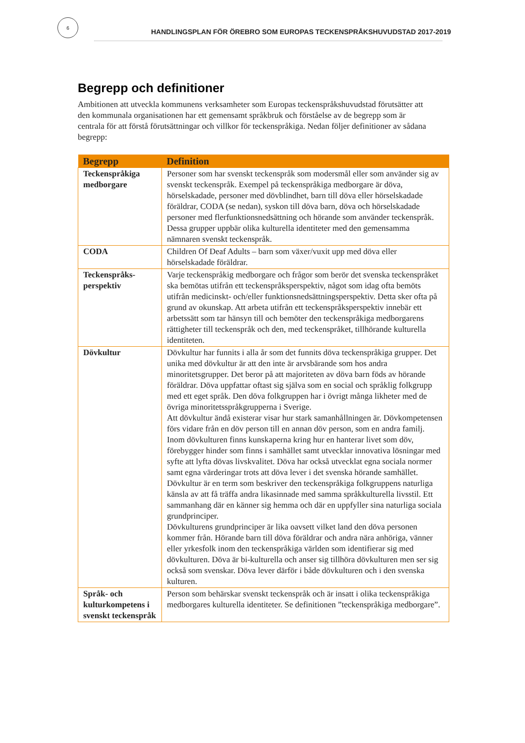6
HANDLINGSPLAN FÖR ÖREBRO SOM EUROPAS TECKENSPRÅKSHUVUDSTAD 2017-2019
Begrepp och definitioner
Ambitionen att utveckla kommunens verksamheter som Europas teckenspråkshuvudstad förutsätter att den kommunala organisationen har ett gemensamt språkbruk och förståelse av de begrepp som är centrala för att förstå förutsättningar och villkor för teckenspråkiga. Nedan följer definitioner av sådana begrepp:
| Begrepp | Definition |
| --- | --- |
| Teckenspråkiga medborgare | Personer som har svenskt teckenspråk som modersmål eller som använder sig av svenskt teckenspråk. Exempel på teckenspråkiga medborgare är döva, hörselskadade, personer med dövblindhet, barn till döva eller hörselskadade föräldrar, CODA (se nedan), syskon till döva barn, döva och hörselskadade personer med flerfunktionsnedsättning och hörande som använder teckenspråk. Dessa grupper uppbär olika kulturella identiteter med den gemensamma nämnaren svenskt teckenspråk. |
| CODA | Children Of Deaf Adults – barn som växer/vuxit upp med döva eller hörselskadade föräldrar. |
| Teckenspråks-perspektiv | Varje teckenspråkig medborgare och frågor som berör det svenska teckenspråket ska bemötas utifrån ett teckenspråksperspektiv, något som idag ofta bemöts utifrån medicinskt- och/eller funktionsnedsättningsperspektiv. Detta sker ofta på grund av okunskap. Att arbeta utifrån ett teckenspråksperspektiv innebär ett arbetssätt som tar hänsyn till och bemöter den teckenspråkiga medborgarens rättigheter till teckenspråk och den, med teckenspråket, tillhörande kulturella identiteten. |
| Dövkultur | Dövkultur har funnits i alla år som det funnits döva teckenspråkiga grupper. Det unika med dövkultur är att den inte är arvsbärande som hos andra minoritetsgrupper. Det beror på att majoriteten av döva barn föds av hörande föräldrar. Döva uppfattar oftast sig själva som en social och språklig folkgrupp med ett eget språk. Den döva folkgruppen har i övrigt många likheter med de övriga minoritetsspråkgrupperna i Sverige. Att dövkultur ändå existerar visar hur stark samanhållningen är. Dövkompetensen förs vidare från en döv person till en annan döv person, som en andra familj. Inom dövkulturen finns kunskaperna kring hur en hanterar livet som döv, förebygger hinder som finns i samhället samt utvecklar innovativa lösningar med syfte att lyfta dövas livskvalitet. Döva har också utvecklat egna sociala normer samt egna värderingar trots att döva lever i det svenska hörande samhället. Dövkultur är en term som beskriver den teckenspråkiga folkgruppens naturliga känsla av att få träffa andra likasinnade med samma språkkulturella livsstil. Ett sammanhang där en känner sig hemma och där en uppfyller sina naturliga sociala grundprinciper. Dövkulturens grundprinciper är lika oavsett vilket land den döva personen kommer från. Hörande barn till döva föräldrar och andra nära anhöriga, vänner eller yrkesfolk inom den teckenspråkiga världen som identifierar sig med dövkulturen. Döva är bi-kulturella och anser sig tillhöra dövkulturen men ser sig också som svenskar. Döva lever därför i både dövkulturen och i den svenska kulturen. |
| Språk- och kulturkompetens i svenskt teckenspråk | Person som behärskar svenskt teckenspråk och är insatt i olika teckenspråkiga medborgares kulturella identiteter. Se definitionen ”teckenspråkiga medborgare”. |